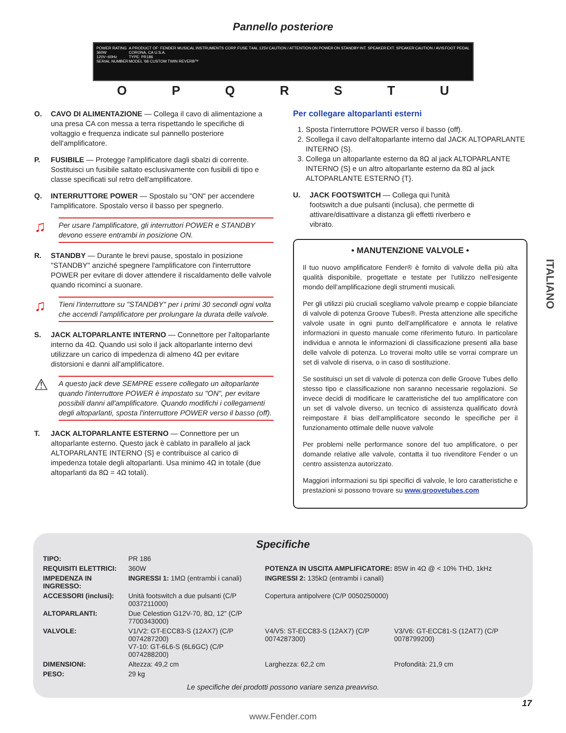Pannello posteriore
POWER RATING
360W
120V~60Hz
SERIAL NUMBER
A PRODUCT OF: FENDER MUSICAL INSTRUMENTS CORP.
CORONA, CA U.S.A.
TYPE: PR186
MODEL '68 CUSTOM TWIN REVERB™
FUSE T4AL 125V CAUTION / ATTENTION ON POWER ON STANDBY INT. SPEAKER EXT. SPEAKER CAUTION / AVIS FOOT PEDAL
O P Q R S T U
O. CAVO DI ALIMENTAZIONE — Collega il cavo di alimentazione a una presa CA con messa a terra rispettando le specifiche di voltaggio e frequenza indicate sul pannello posteriore dell'amplificatore.
P. FUSIBILE — Protegge l'amplificatore dagli sbalzi di corrente. Sostituisci un fusibile saltato esclusivamente con fusibili di tipo e classe specificati sul retro dell'amplificatore.
Q. INTERRUTTORE POWER — Spostalo su "ON" per accendere l'amplificatore. Spostalo verso il basso per spegnerlo.
♫ Per usare l'amplificatore, gli interruttori POWER e STANDBY devono essere entrambi in posizione ON.
R. STANDBY — Durante le brevi pause, spostalo in posizione "STANDBY" anziché spegnere l'amplificatore con l'interruttore POWER per evitare di dover attendere il riscaldamento delle valvole quando ricominci a suonare.
♫ Tieni l'interruttore su "STANDBY" per i primi 30 secondi ogni volta che accendi l'amplificatore per prolungare la durata delle valvole.
S. JACK ALTOPARLANTE INTERNO — Connettore per l'altoparlante interno da 4Ω. Quando usi solo il jack altoparlante interno devi utilizzare un carico di impedenza di almeno 4Ω per evitare distorsioni e danni all'amplificatore.
⚠ A questo jack deve SEMPRE essere collegato un altoparlante quando l'interruttore POWER è impostato su "ON", per evitare possibili danni all'amplificatore. Quando modifichi i collegamenti degli altoparlanti, sposta l'interruttore POWER verso il basso (off).
T. JACK ALTOPARLANTE ESTERNO — Connettore per un altoparlante esterno. Questo jack è cablato in parallelo al jack ALTOPARLANTE INTERNO {S} e contribuisce al carico di impedenza totale degli altoparlanti. Usa minimo 4Ω in totale (due altoparlanti da 8Ω = 4Ω totali).
Per collegare altoparlanti esterni
1. Sposta l'interruttore POWER verso il basso (off).
2. Scollega il cavo dell'altoparlante interno dal JACK ALTOPARLANTE INTERNO {S}.
3. Collega un altoparlante esterno da 8Ω al jack ALTOPARLANTE INTERNO {S} e un altro altoparlante esterno da 8Ω al jack ALTOPARLANTE ESTERNO {T}.
U. JACK FOOTSWITCH — Collega qui l'unità footswitch a due pulsanti (inclusa), che permette di attivare/disattivare a distanza gli effetti riverbero e vibrato.
• MANUTENZIONE VALVOLE •
Il tuo nuovo amplificatore Fender® è fornito di valvole della più alta qualità disponibile, progettate e testate per l'utilizzo nell'esigente mondo dell'amplificazione degli strumenti musicali.
Per gli utilizzi più cruciali scegliamo valvole preamp e coppie bilanciate di valvole di potenza Groove Tubes®. Presta attenzione alle specifiche valvole usate in ogni punto dell'amplificatore e annota le relative informazioni in questo manuale come riferimento futuro. In particolare individua e annota le informazioni di classificazione presenti alla base delle valvole di potenza. Lo troverai molto utile se vorrai comprare un set di valvole di riserva, o in caso di sostituzione.
Se sostituisci un set di valvole di potenza con delle Groove Tubes dello stesso tipo e classificazione non saranno necessarie regolazioni. Se invece decidi di modificare le caratteristiche del tuo amplificatore con un set di valvole diverso, un tecnico di assistenza qualificato dovrà reimpostare il bias dell'amplificatore secondo le specifiche per il funzionamento ottimale delle nuove valvole
Per problemi nelle performance sonore del tuo amplificatore, o per domande relative alle valvole, contatta il tuo rivenditore Fender o un centro assistenza autorizzato.
Maggiori informazioni su tipi specifici di valvole, le loro caratteristiche e prestazioni si possono trovare su www.groovetubes.com
Specifiche
| TIPO: | PR 186 | | |
| REQUISITI ELETTRICI: | 360W | POTENZA IN USCITA AMPLIFICATORE: 85W in 4Ω @ < 10% THD, 1kHz | |
| IMPEDENZA IN INGRESSO: | INGRESSI 1: 1MΩ (entrambi i canali) | INGRESSI 2: 135kΩ (entrambi i canali) | |
| ACCESSORI (inclusi): | Unità footswitch a due pulsanti (C/P 0037211000) | Copertura antipolvere (C/P 0050250000) | |
| ALTOPARLANTI: | Due Celestion G12V-70, 8Ω, 12" (C/P 7700343000) | | |
| VALVOLE: | V1/V2: GT-ECC83-S (12AX7) (C/P 0074287200) V7-10: GT-6L6-S (6L6GC) (C/P 0074288200) | V4/V5: ST-ECC83-S (12AX7) (C/P 0074287300) | V3/V6: GT-ECC81-S (12AT7) (C/P 0078799200) |
| DIMENSIONI: | Altezza: 49,2 cm | Larghezza: 62,2 cm | Profondità: 21,9 cm |
| PESO: | 29 kg | | |
Le specifiche dei prodotti possono variare senza preavviso.
www.Fender.com
17
ITALIANO